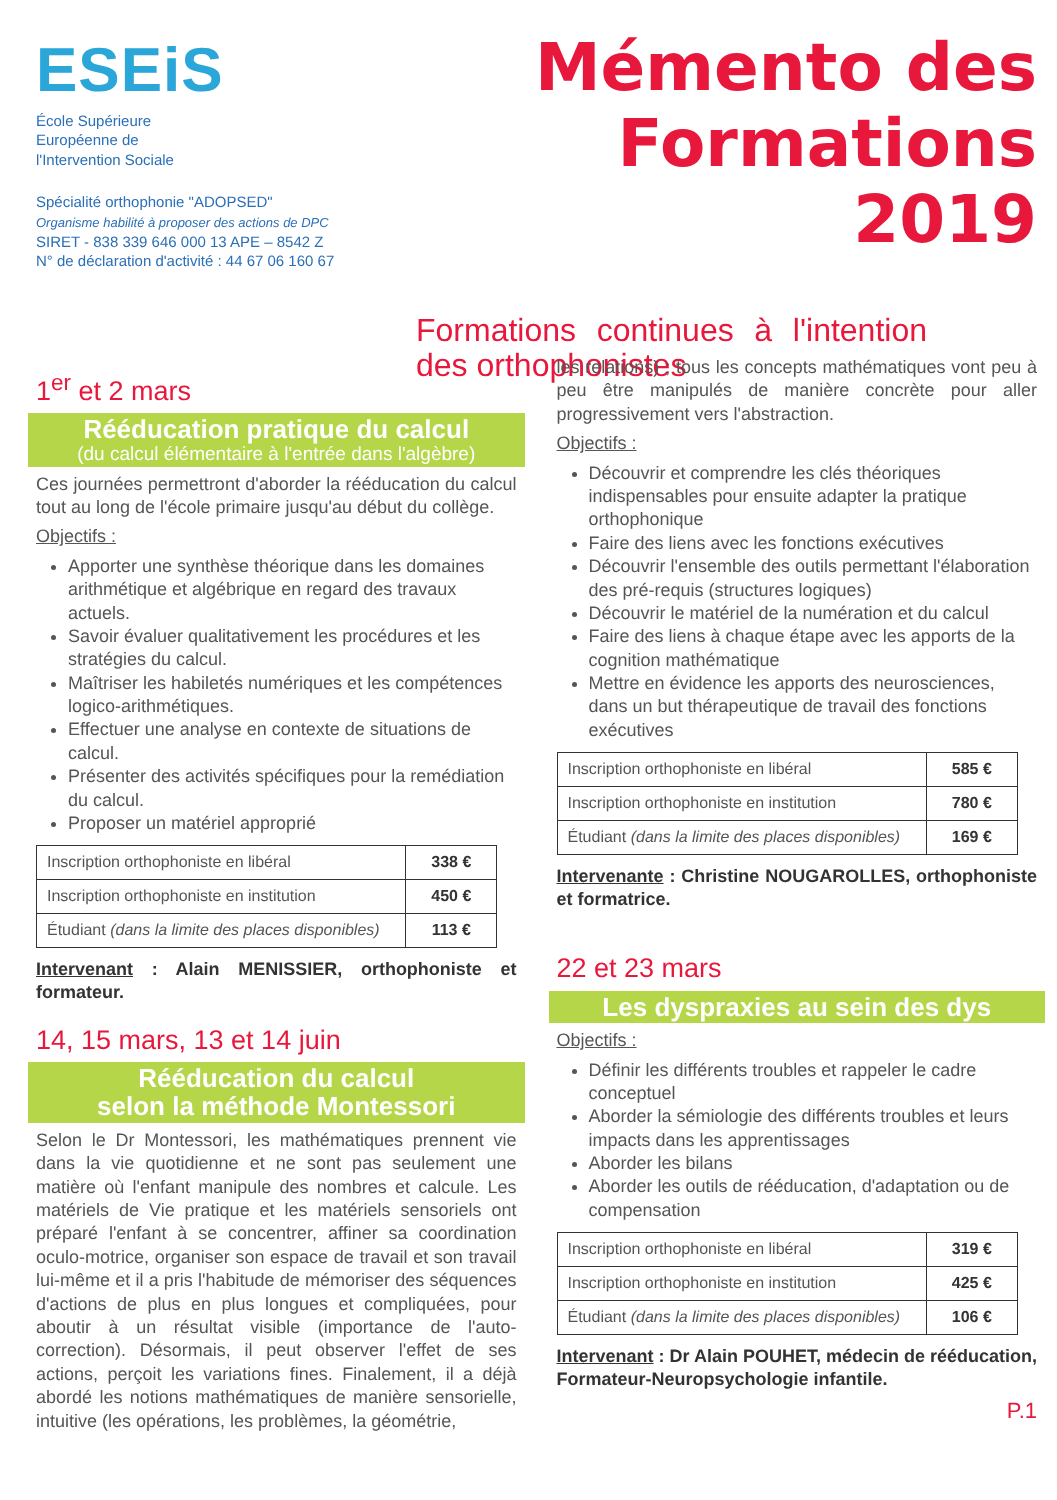ESEiS
École Supérieure
Européenne de
l'Intervention Sociale
Spécialité orthophonie "ADOPSED"
Organisme habilité à proposer des actions de DPC
SIRET - 838 339 646 000 13 APE – 8542 Z
N° de déclaration d'activité : 44 67 06 160 67
Mémento des Formations 2019
Formations continues à l'intention des orthophonistes
1<sup>er</sup> et 2 mars
Rééducation pratique du calcul
(du calcul élémentaire à l'entrée dans l'algèbre)
Ces journées permettront d'aborder la rééducation du calcul tout au long de l'école primaire jusqu'au début du collège.
Objectifs :
Apporter une synthèse théorique dans les domaines arithmétique et algébrique en regard des travaux actuels.
Savoir évaluer qualitativement les procédures et les stratégies du calcul.
Maîtriser les habiletés numériques et les compétences logico-arithmétiques.
Effectuer une analyse en contexte de situations de calcul.
Présenter des activités spécifiques pour la remédiation du calcul.
Proposer un matériel approprié
| Inscription orthophoniste en libéral | 338 € |
| Inscription orthophoniste en institution | 450 € |
| Étudiant (dans la limite des places disponibles) | 113 € |
Intervenant : Alain MENISSIER, orthophoniste et formateur.
14, 15 mars, 13 et 14 juin
Rééducation du calcul
selon la méthode Montessori
Selon le Dr Montessori, les mathématiques prennent vie dans la vie quotidienne et ne sont pas seulement une matière où l'enfant manipule des nombres et calcule. Les matériels de Vie pratique et les matériels sensoriels ont préparé l'enfant à se concentrer, affiner sa coordination oculo-motrice, organiser son espace de travail et son travail lui-même et il a pris l'habitude de mémoriser des séquences d'actions de plus en plus longues et compliquées, pour aboutir à un résultat visible (importance de l'auto-correction). Désormais, il peut observer l'effet de ses actions, perçoit les variations fines. Finalement, il a déjà abordé les notions mathématiques de manière sensorielle, intuitive (les opérations, les problèmes, la géométrie,
les relations) ; tous les concepts mathématiques vont peu à peu être manipulés de manière concrète pour aller progressivement vers l'abstraction.
Objectifs :
Découvrir et comprendre les clés théoriques indispensables pour ensuite adapter la pratique orthophonique
Faire des liens avec les fonctions exécutives
Découvrir l'ensemble des outils permettant l'élaboration des pré-requis (structures logiques)
Découvrir le matériel de la numération et du calcul
Faire des liens à chaque étape avec les apports de la cognition mathématique
Mettre en évidence les apports des neurosciences, dans un but thérapeutique de travail des fonctions exécutives
| Inscription orthophoniste en libéral | 585 € |
| Inscription orthophoniste en institution | 780 € |
| Étudiant (dans la limite des places disponibles) | 169 € |
Intervenante : Christine NOUGAROLLES, orthophoniste et formatrice.
22 et 23 mars
Les dyspraxies au sein des dys
Objectifs :
Définir les différents troubles et rappeler le cadre conceptuel
Aborder la sémiologie des différents troubles et leurs impacts dans les apprentissages
Aborder les bilans
Aborder les outils de rééducation, d'adaptation ou de compensation
| Inscription orthophoniste en libéral | 319 € |
| Inscription orthophoniste en institution | 425 € |
| Étudiant (dans la limite des places disponibles) | 106 € |
Intervenant : Dr Alain POUHET, médecin de rééducation, Formateur-Neuropsychologie infantile.
P.1